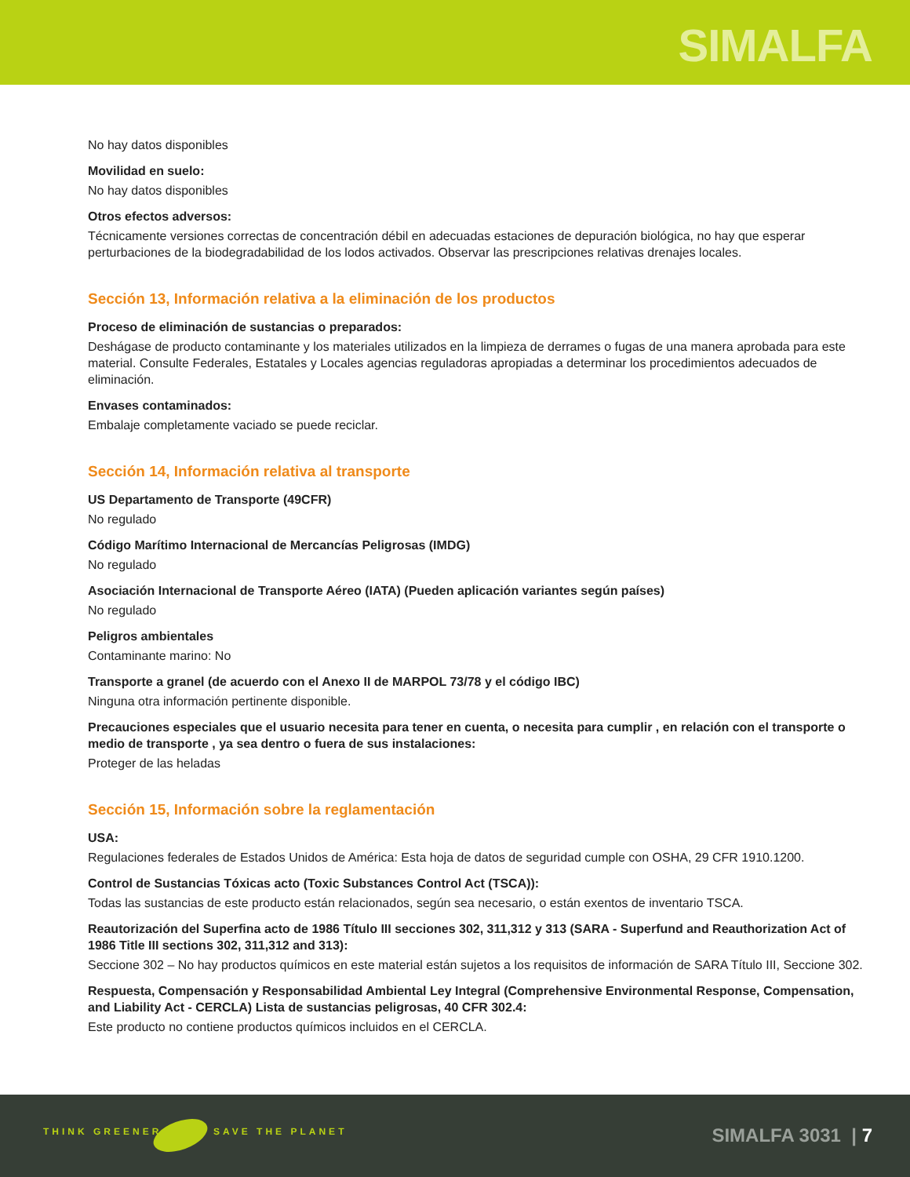SIMALFA
No hay datos disponibles
Movilidad en suelo:
No hay datos disponibles
Otros efectos adversos:
Técnicamente versiones correctas de concentración débil en adecuadas estaciones de depuración biológica, no hay que esperar perturbaciones de la biodegradabilidad de los lodos activados. Observar las prescripciones relativas drenajes locales.
Sección 13, Información relativa a la eliminación de los productos
Proceso de eliminación de sustancias o preparados:
Deshágase de producto contaminante y los materiales utilizados en la limpieza de derrames o fugas de una manera aprobada para este material. Consulte Federales, Estatales y Locales agencias reguladoras apropiadas a determinar los procedimientos adecuados de eliminación.
Envases contaminados:
Embalaje completamente vaciado se puede reciclar.
Sección 14, Información relativa al transporte
US Departamento de Transporte (49CFR)
No regulado
Código Marítimo Internacional de Mercancías Peligrosas (IMDG)
No regulado
Asociación Internacional de Transporte Aéreo (IATA) (Pueden aplicación variantes según países)
No regulado
Peligros ambientales
Contaminante marino: No
Transporte a granel (de acuerdo con el Anexo II de MARPOL 73/78 y el código IBC)
Ninguna otra información pertinente disponible.
Precauciones especiales que el usuario necesita para tener en cuenta, o necesita para cumplir , en relación con el transporte o medio de transporte , ya sea dentro o fuera de sus instalaciones:
Proteger de las heladas
Sección 15, Información sobre la reglamentación
USA:
Regulaciones federales de Estados Unidos de América: Esta hoja de datos de seguridad cumple con OSHA, 29 CFR 1910.1200.
Control de Sustancias Tóxicas acto (Toxic Substances Control Act (TSCA)):
Todas las sustancias de este producto están relacionados, según sea necesario, o están exentos de inventario TSCA.
Reautorización del Superfina acto de 1986 Título III secciones 302, 311,312 y 313 (SARA - Superfund and Reauthorization Act of 1986 Title III sections 302, 311,312 and 313):
Seccione 302 – No hay productos químicos en este material están sujetos a los requisitos de información de SARA Título III, Seccione 302.
Respuesta, Compensación y Responsabilidad Ambiental Ley Integral (Comprehensive Environmental Response, Compensation, and Liability Act - CERCLA) Lista de sustancias peligrosas, 40 CFR 302.4:
Este producto no contiene productos químicos incluidos en el CERCLA.
THINK GREENER SAVE THE PLANET SIMALFA 3031 | 7